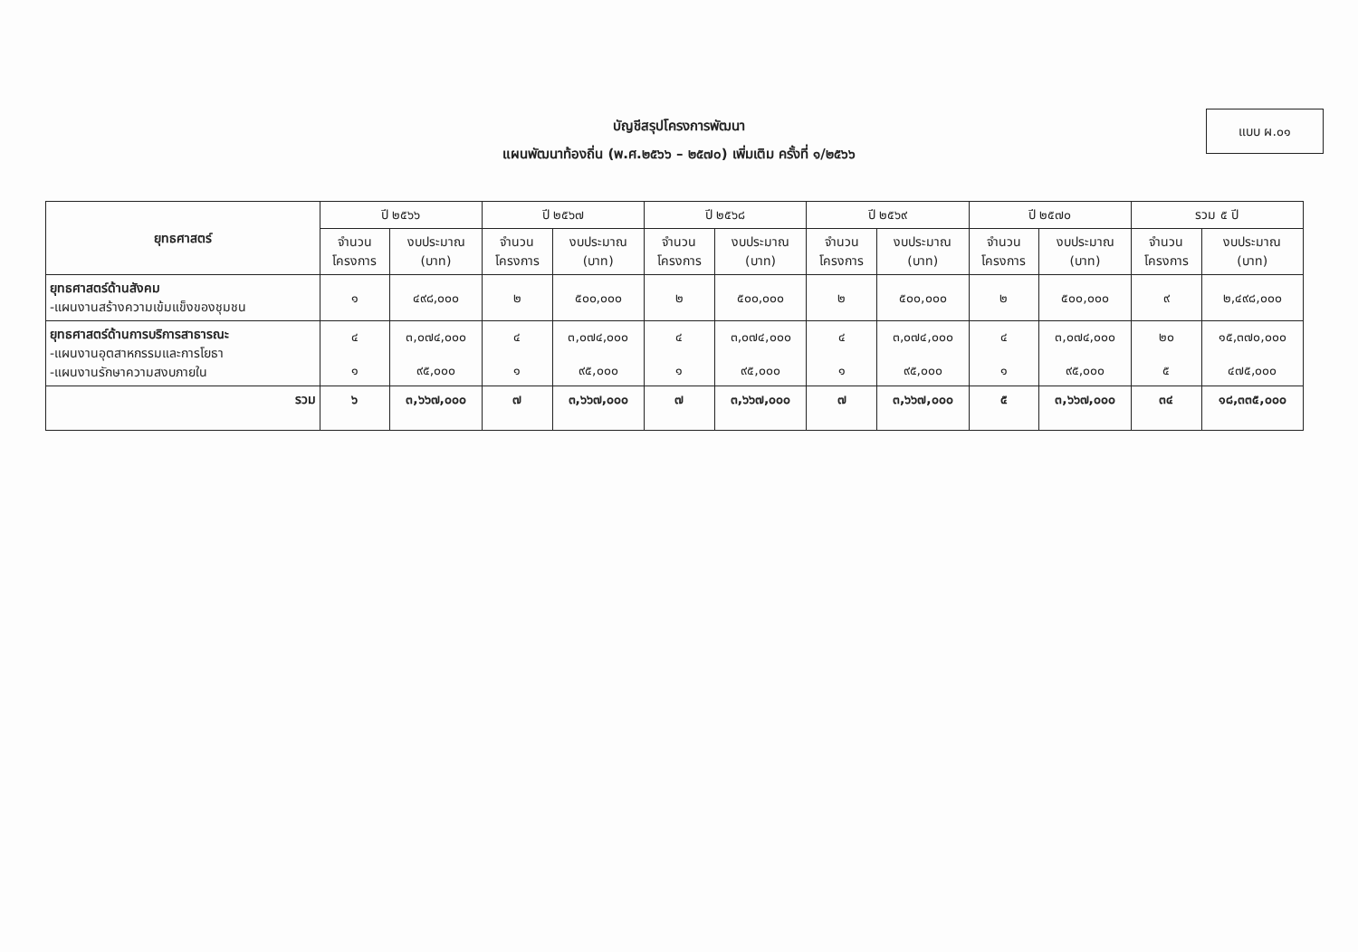แบบ ผ.๐๑
บัญชีสรุปโครงการพัฒนา
แผนพัฒนาท้องถิ่น (พ.ศ.๒๕๖๖ – ๒๕๗๐) เพิ่มเติม ครั้งที่ ๑/๒๕๖๖
| ยุทธศาสตร์ | ปี ๒๕๖๖ | | ปี ๒๕๖๗ | | ปี ๒๕๖๘ | | ปี ๒๕๖๙ | | ปี ๒๕๗๐ | | รวม ๕ ปี | |
| --- | --- | --- | --- | --- | --- | --- | --- | --- | --- | --- | --- | --- |
| | จำนวน โครงการ | งบประมาณ (บาท) | จำนวน โครงการ | งบประมาณ (บาท) | จำนวน โครงการ | งบประมาณ (บาท) | จำนวน โครงการ | งบประมาณ (บาท) | จำนวน โครงการ | งบประมาณ (บาท) | จำนวน โครงการ | งบประมาณ (บาท) |
| ยุทธศาสตร์ด้านสังคม -แผนงานสร้างความเข้มแข็งของชุมชน | ๑ | ๔๙๘,๐๐๐ | ๒ | ๕๐๐,๐๐๐ | ๒ | ๕๐๐,๐๐๐ | ๒ | ๕๐๐,๐๐๐ | ๒ | ๕๐๐,๐๐๐ | ๙ | ๒,๔๙๘,๐๐๐ |
| ยุทธศาสตร์ด้านการบริการสาธารณะ -แผนงานอุตสาหกรรมและการโยธา -แผนงานรักษาความสงบภายใน | ๔ ๑ | ๓,๐๗๔,๐๐๐ ๙๕,๐๐๐ | ๔ ๑ | ๓,๐๗๔,๐๐๐ ๙๕,๐๐๐ | ๔ ๑ | ๓,๐๗๔,๐๐๐ ๙๕,๐๐๐ | ๔ ๑ | ๓,๐๗๔,๐๐๐ ๙๕,๐๐๐ | ๔ ๑ | ๓,๐๗๔,๐๐๐ ๙๕,๐๐๐ | ๒๐ ๕ | ๑๕,๓๗๐,๐๐๐ ๔๗๕,๐๐๐ |
| รวม | ๖ | ๓,๖๖๗,๐๐๐ | ๗ | ๓,๖๖๗,๐๐๐ | ๗ | ๓,๖๖๗,๐๐๐ | ๗ | ๓,๖๖๗,๐๐๐ | ๕ | ๓,๖๖๗,๐๐๐ | ๓๔ | ๑๘,๓๓๕,๐๐๐ |